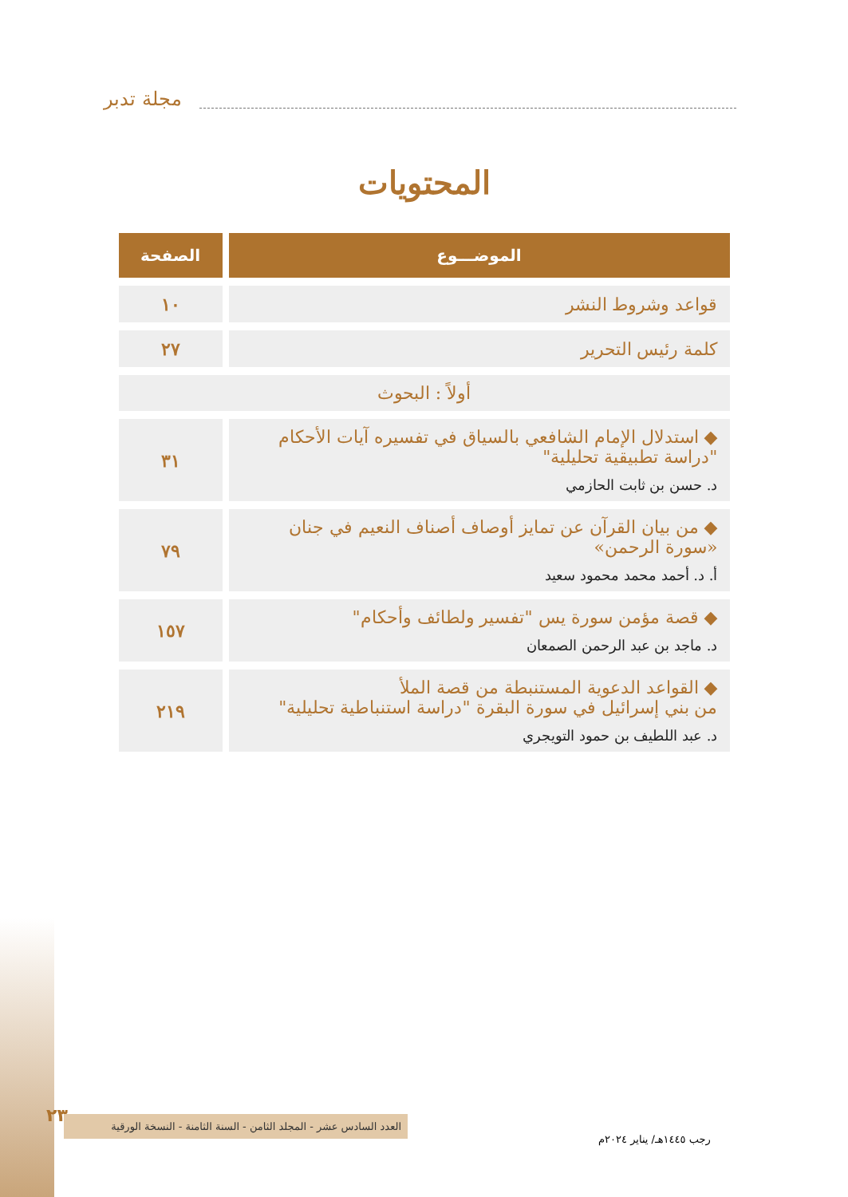مجلة تدبر
المحتويات
| الموضـــوع | الصفحة |
| --- | --- |
| قواعد وشروط النشر | ١٠ |
| كلمة رئيس التحرير | ٢٧ |
| أولاً : البحوث | |
| ◆ استدلال الإمام الشافعي بالسياق في تفسيره آيات الأحكام "دراسة تطبيقية تحليلية" د. حسن بن ثابت الحازمي | ٣١ |
| ◆ من بيان القرآن عن تمايز أوصاف أصناف النعيم في جنان «سورة الرحمن» أ. د. أحمد محمد محمود سعيد | ٧٩ |
| ◆ قصة مؤمن سورة يس "تفسير ولطائف وأحكام" د. ماجد بن عبد الرحمن الصمعان | ١٥٧ |
| ◆ القواعد الدعوية المستنبطة من قصة الملأ من بني إسرائيل في سورة البقرة "دراسة استنباطية تحليلية" د. عبد اللطيف بن حمود التويجري | ٢١٩ |
٢٣
العدد السادس عشر - المجلد الثامن - السنة الثامنة - النسخة الورقية
رجب ١٤٤٥هـ/ يناير ٢٠٢٤م